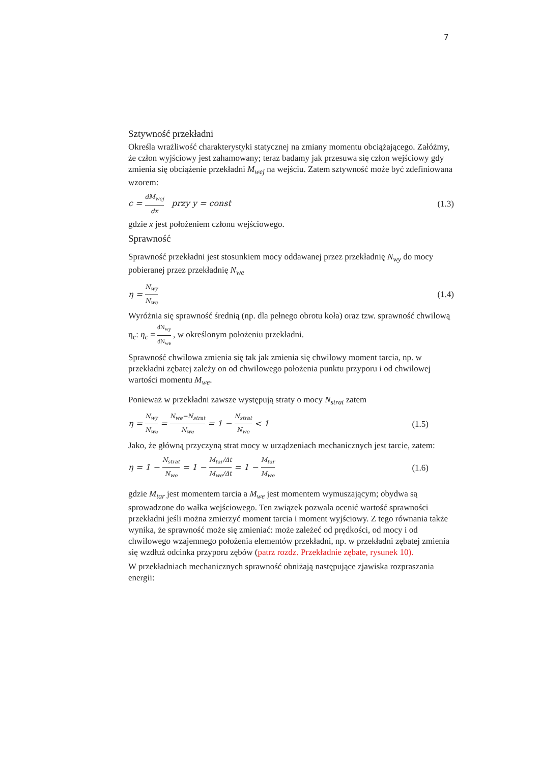7
Sztywność przekładni
Określa wrażliwość charakterystyki statycznej na zmiany momentu obciążającego. Załóżmy, że człon wyjściowy jest zahamowany; teraz badamy jak przesuwa się człon wejściowy gdy zmienia się obciążenie przekładni M<sub>wej</sub> na wejściu. Zatem sztywność może być zdefiniowana wzorem:
c = dM<sub>wej</sub> dx przy y = const (1.3)
gdzie x jest położeniem członu wejściowego.
Sprawność
Sprawność przekładni jest stosunkiem mocy oddawanej przez przekładnię N<sub>wy</sub> do mocy pobieranej przez przekładnię N<sub>we</sub>
η = N<sub>wy</sub> N<sub>we</sub> (1.4)
Wyróżnia się sprawność średnią (np. dla pełnego obrotu koła) oraz tzw. sprawność chwilową η<sub>c</sub>: η<sub>c</sub> = dN<sub>wy</sub> dN<sub>we</sub> , w określonym położeniu przekładni.
Sprawność chwilowa zmienia się tak jak zmienia się chwilowy moment tarcia, np. w przekładni zębatej zależy on od chwilowego położenia punktu przyporu i od chwilowej wartości momentu M<sub>we</sub>.
Ponieważ w przekładni zawsze występują straty o mocy N<sub>strat</sub> zatem
η = N<sub>wy</sub> N<sub>we</sub> = N<sub>we</sub>−N<sub>strat</sub> N<sub>we</sub> = 1 − N<sub>strat</sub> N<sub>we</sub> < 1 (1.5)
Jako, że główną przyczyną strat mocy w urządzeniach mechanicznych jest tarcie, zatem:
η = 1 − N<sub>strat</sub> N<sub>we</sub> = 1 − M<sub>tar</sub>/Δt M<sub>we</sub>/Δt = 1 − M<sub>tar</sub> M<sub>we</sub> (1.6)
gdzie M<sub>tar</sub> jest momentem tarcia a M<sub>we</sub> jest momentem wymuszającym; obydwa są sprowadzone do wałka wejściowego. Ten związek pozwala ocenić wartość sprawności przekładni jeśli można zmierzyć moment tarcia i moment wyjściowy. Z tego równania także wynika, że sprawność może się zmieniać: może zależeć od prędkości, od mocy i od chwilowego wzajemnego położenia elementów przekładni, np. w przekładni zębatej zmienia się wzdłuż odcinka przyporu zębów (patrz rozdz. Przekładnie zębate, rysunek 10).
W przekładniach mechanicznych sprawność obniżają następujące zjawiska rozpraszania energii: